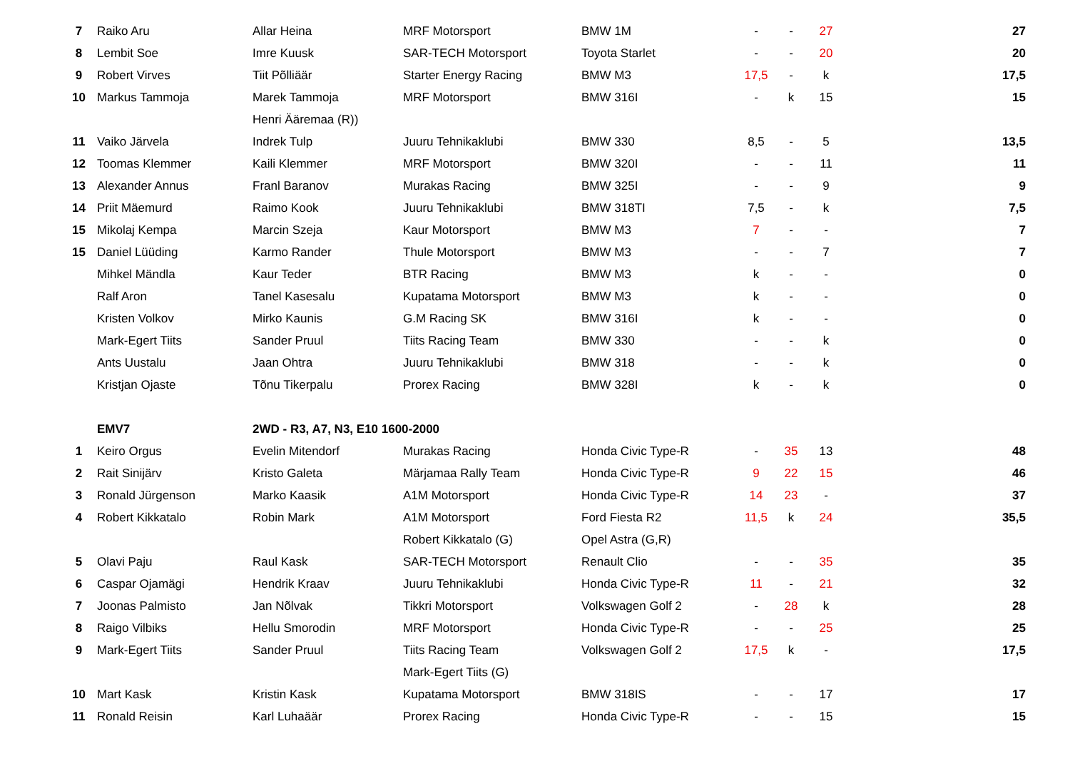| 7 | Raiko Aru | Allar Heina | MRF Motorsport | BMW 1M | - | - | 27 | 27 |
| 8 | Lembit Soe | Imre Kuusk | SAR-TECH Motorsport | Toyota Starlet | - | - | 20 | 20 |
| 9 | Robert Virves | Tiit Põlliäär | Starter Energy Racing | BMW M3 | 17,5 | - | k | 17,5 |
| 10 | Markus Tammoja | Marek Tammoja | MRF Motorsport | BMW 316I | - | k | 15 | 15 |
| | | Henri Ääremaa (R)) | | | | | | |
| 11 | Vaiko Järvela | Indrek Tulp | Juuru Tehnikaklubi | BMW 330 | 8,5 | - | 5 | 13,5 |
| 12 | Toomas Klemmer | Kaili Klemmer | MRF Motorsport | BMW 320I | - | - | 11 | 11 |
| 13 | Alexander Annus | Franl Baranov | Murakas Racing | BMW 325I | - | - | 9 | 9 |
| 14 | Priit Mäemurd | Raimo Kook | Juuru Tehnikaklubi | BMW 318TI | 7,5 | - | k | 7,5 |
| 15 | Mikolaj Kempa | Marcin Szeja | Kaur Motorsport | BMW M3 | 7 | - | - | 7 |
| 15 | Daniel Lüüding | Karmo Rander | Thule Motorsport | BMW M3 | - | - | 7 | 7 |
| | Mihkel Mändla | Kaur Teder | BTR Racing | BMW M3 | k | - | - | 0 |
| | Ralf Aron | Tanel Kasesalu | Kupatama Motorsport | BMW M3 | k | - | - | 0 |
| | Kristen Volkov | Mirko Kaunis | G.M Racing SK | BMW 316I | k | - | - | 0 |
| | Mark-Egert Tiits | Sander Pruul | Tiits Racing Team | BMW 330 | - | - | k | 0 |
| | Ants Uustalu | Jaan Ohtra | Juuru Tehnikaklubi | BMW 318 | - | - | k | 0 |
| | Kristjan Ojaste | Tõnu Tikerpalu | Prorex Racing | BMW 328I | k | - | k | 0 |
| | EMV7 | 2WD - R3, A7, N3, E10 1600-2000 | | | | | | |
| 1 | Keiro Orgus | Evelin Mitendorf | Murakas Racing | Honda Civic Type-R | - | 35 | 13 | 48 |
| 2 | Rait Sinijärv | Kristo Galeta | Märjamaa Rally Team | Honda Civic Type-R | 9 | 22 | 15 | 46 |
| 3 | Ronald Jürgenson | Marko Kaasik | A1M Motorsport | Honda Civic Type-R | 14 | 23 | - | 37 |
| 4 | Robert Kikkatalo | Robin Mark | A1M Motorsport | Ford Fiesta R2 | 11,5 | k | 24 | 35,5 |
| | | | Robert Kikkatalo (G) | Opel Astra (G,R) | | | | |
| 5 | Olavi Paju | Raul Kask | SAR-TECH Motorsport | Renault Clio | - | - | 35 | 35 |
| 6 | Caspar Ojamägi | Hendrik Kraav | Juuru Tehnikaklubi | Honda Civic Type-R | 11 | - | 21 | 32 |
| 7 | Joonas Palmisto | Jan Nõlvak | Tikkri Motorsport | Volkswagen Golf 2 | - | 28 | k | 28 |
| 8 | Raigo Vilbiks | Hellu Smorodin | MRF Motorsport | Honda Civic Type-R | - | - | 25 | 25 |
| 9 | Mark-Egert Tiits | Sander Pruul | Tiits Racing Team | Volkswagen Golf 2 | 17,5 | k | - | 17,5 |
| | | | Mark-Egert Tiits (G) | | | | | |
| 10 | Mart Kask | Kristin Kask | Kupatama Motorsport | BMW 318IS | - | - | 17 | 17 |
| 11 | Ronald Reisin | Karl Luhaäär | Prorex Racing | Honda Civic Type-R | - | - | 15 | 15 |